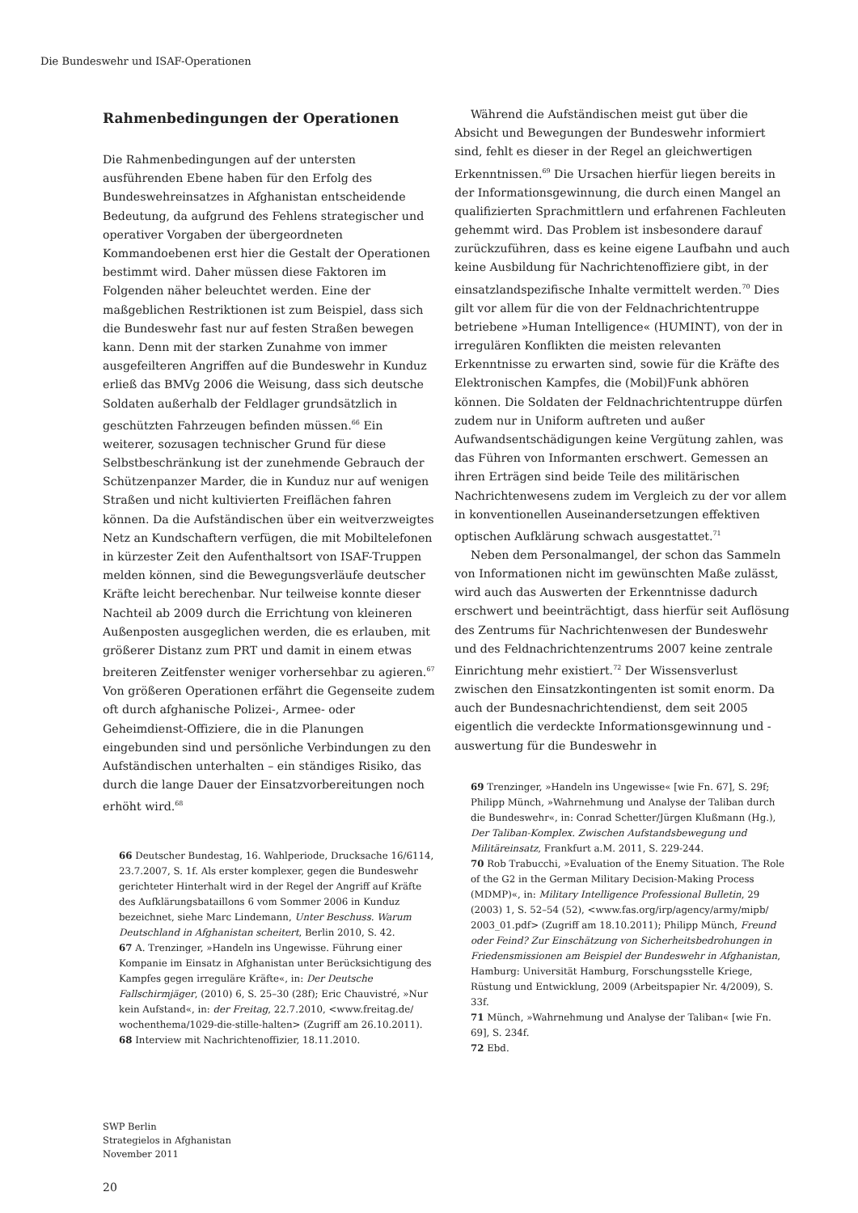Die Bundeswehr und ISAF-Operationen
Rahmenbedingungen der Operationen
Die Rahmenbedingungen auf der untersten ausführenden Ebene haben für den Erfolg des Bundeswehreinsatzes in Afghanistan entscheidende Bedeutung, da aufgrund des Fehlens strategischer und operativer Vorgaben der übergeordneten Kommandoebenen erst hier die Gestalt der Operationen bestimmt wird. Daher müssen diese Faktoren im Folgenden näher beleuchtet werden. Eine der maßgeblichen Restriktionen ist zum Beispiel, dass sich die Bundeswehr fast nur auf festen Straßen bewegen kann. Denn mit der starken Zunahme von immer ausgefeilteren Angriffen auf die Bundeswehr in Kunduz erließ das BMVg 2006 die Weisung, dass sich deutsche Soldaten außerhalb der Feldlager grundsätzlich in geschützten Fahrzeugen befinden müssen.<sup>66</sup> Ein weiterer, sozusagen technischer Grund für diese Selbstbeschränkung ist der zunehmende Gebrauch der Schützenpanzer Marder, die in Kunduz nur auf wenigen Straßen und nicht kultivierten Freiflächen fahren können. Da die Aufständischen über ein weitverzweigtes Netz an Kundschaftern verfügen, die mit Mobiltelefonen in kürzester Zeit den Aufenthaltsort von ISAF-Truppen melden können, sind die Bewegungsverläufe deutscher Kräfte leicht berechenbar. Nur teilweise konnte dieser Nachteil ab 2009 durch die Errichtung von kleineren Außenposten ausgeglichen werden, die es erlauben, mit größerer Distanz zum PRT und damit in einem etwas breiteren Zeitfenster weniger vorhersehbar zu agieren.<sup>67</sup> Von größeren Operationen erfährt die Gegenseite zudem oft durch afghanische Polizei-, Armee- oder Geheimdienst-Offiziere, die in die Planungen eingebunden sind und persönliche Verbindungen zu den Aufständischen unterhalten – ein ständiges Risiko, das durch die lange Dauer der Einsatzvorbereitungen noch erhöht wird.<sup>68</sup>
66 Deutscher Bundestag, 16. Wahlperiode, Drucksache 16/6114, 23.7.2007, S. 1f. Als erster komplexer, gegen die Bundeswehr gerichteter Hinterhalt wird in der Regel der Angriff auf Kräfte des Aufklärungsbataillons 6 vom Sommer 2006 in Kunduz bezeichnet, siehe Marc Lindemann, Unter Beschuss. Warum Deutschland in Afghanistan scheitert, Berlin 2010, S. 42.
67 A. Trenzinger, »Handeln ins Ungewisse. Führung einer Kompanie im Einsatz in Afghanistan unter Berücksichtigung des Kampfes gegen irreguläre Kräfte«, in: Der Deutsche Fallschirmjäger, (2010) 6, S. 25–30 (28f); Eric Chauvistré, »Nur kein Aufstand«, in: der Freitag, 22.7.2010, <www.freitag.de/ wochenthema/1029-die-stille-halten> (Zugriff am 26.10.2011).
68 Interview mit Nachrichtenoffizier, 18.11.2010.
Während die Aufständischen meist gut über die Absicht und Bewegungen der Bundeswehr informiert sind, fehlt es dieser in der Regel an gleichwertigen Erkenntnissen.<sup>69</sup> Die Ursachen hierfür liegen bereits in der Informationsgewinnung, die durch einen Mangel an qualifizierten Sprachmittlern und erfahrenen Fachleuten gehemmt wird. Das Problem ist insbesondere darauf zurückzuführen, dass es keine eigene Laufbahn und auch keine Ausbildung für Nachrichtenoffiziere gibt, in der einsatzlandspezifische Inhalte vermittelt werden.<sup>70</sup> Dies gilt vor allem für die von der Feldnachrichtentruppe betriebene »Human Intelligence« (HUMINT), von der in irregulären Konflikten die meisten relevanten Erkenntnisse zu erwarten sind, sowie für die Kräfte des Elektronischen Kampfes, die (Mobil)Funk abhören können. Die Soldaten der Feldnachrichtentruppe dürfen zudem nur in Uniform auftreten und außer Aufwandsentschädigungen keine Vergütung zahlen, was das Führen von Informanten erschwert. Gemessen an ihren Erträgen sind beide Teile des militärischen Nachrichtenwesens zudem im Vergleich zu der vor allem in konventionellen Auseinandersetzungen effektiven optischen Aufklärung schwach ausgestattet.<sup>71</sup>
Neben dem Personalmangel, der schon das Sammeln von Informationen nicht im gewünschten Maße zulässt, wird auch das Auswerten der Erkenntnisse dadurch erschwert und beeinträchtigt, dass hierfür seit Auflösung des Zentrums für Nachrichtenwesen der Bundeswehr und des Feldnachrichtenzentrums 2007 keine zentrale Einrichtung mehr existiert.<sup>72</sup> Der Wissensverlust zwischen den Einsatzkontingenten ist somit enorm. Da auch der Bundesnachrichtendienst, dem seit 2005 eigentlich die verdeckte Informationsgewinnung und -auswertung für die Bundeswehr in
69 Trenzinger, »Handeln ins Ungewisse« [wie Fn. 67], S. 29f; Philipp Münch, »Wahrnehmung und Analyse der Taliban durch die Bundeswehr«, in: Conrad Schetter/Jürgen Klußmann (Hg.), Der Taliban-Komplex. Zwischen Aufstandsbewegung und Militäreinsatz, Frankfurt a.M. 2011, S. 229-244.
70 Rob Trabucchi, »Evaluation of the Enemy Situation. The Role of the G2 in the German Military Decision-Making Process (MDMP)«, in: Military Intelligence Professional Bulletin, 29 (2003) 1, S. 52–54 (52), <www.fas.org/irp/agency/army/mipb/ 2003_01.pdf> (Zugriff am 18.10.2011); Philipp Münch, Freund oder Feind? Zur Einschätzung von Sicherheitsbedrohungen in Friedensmissionen am Beispiel der Bundeswehr in Afghanistan, Hamburg: Universität Hamburg, Forschungsstelle Kriege, Rüstung und Entwicklung, 2009 (Arbeitspapier Nr. 4/2009), S. 33f.
71 Münch, »Wahrnehmung und Analyse der Taliban« [wie Fn. 69], S. 234f.
72 Ebd.
SWP Berlin
Strategielos in Afghanistan
November 2011
20